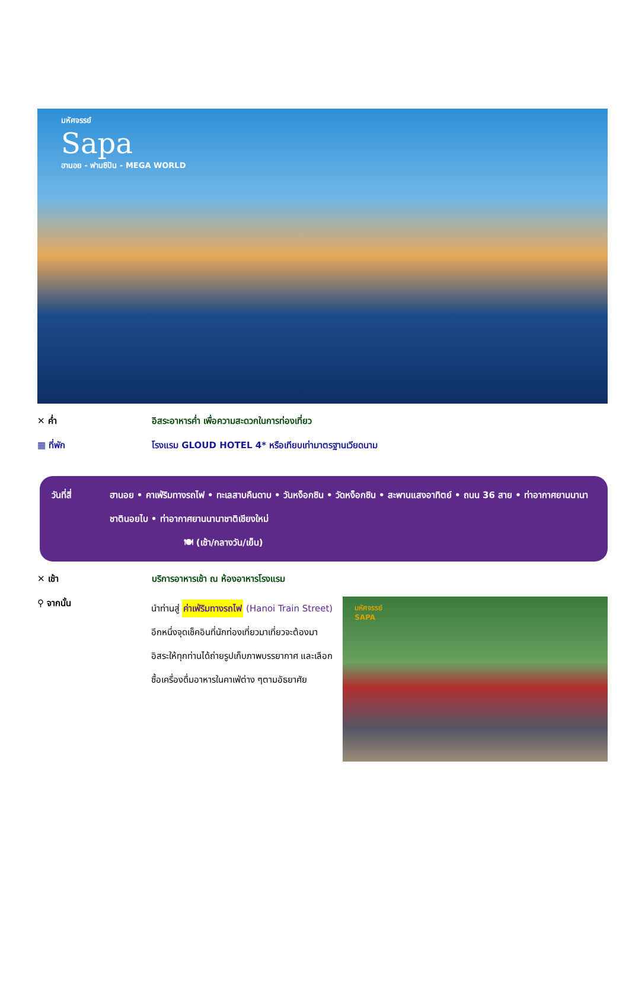มหัศจรรย์
Sapa
ฮานอย - ฟานซิปัน - MEGA WORLD
✕ ค่ำ
อิสระอาหารค่ำ เพื่อความสะดวกในการท่องเที่ยว
▦ ที่พัก
โรงแรม GLOUD HOTEL 4* หรือเทียบเท่ามาตรฐานเวียดนาม
วันที่สี่ ฮานอย • คาเฟ่ริมทางรถไฟ • ทะเลสาบคืนดาบ • วันหง็อกซิน • วัดหง็อกซิน • สะพานแสงอาทิตย์ • ถนน 36 สาย • ท่าอากาศยานนานาชาตินอยไบ • ท่าอากาศยานนานาชาติเชียงใหม่
🍽 (เช้า/กลางวัน/เย็น)
✕ เช้า
บริการอาหารเช้า ณ ห้องอาหารโรงแรม
⚲ จากนั้น
นำท่านสู่ ค่าเฟ่ริมทางรถไฟ (Hanoi Train Street) อีกหนึ่งจุดเช็คอินที่นักท่องเที่ยวมาเที่ยวจะต้องมา อิสระให้ทุกท่านได้ถ่ายรูปเก็บภาพบรรยากาศ และเลือกซื้อเครื่องดื่มอาหารในคาเฟ่ต่าง ๆตามอัธยาศัย
มหัศจรรย์
SAPA